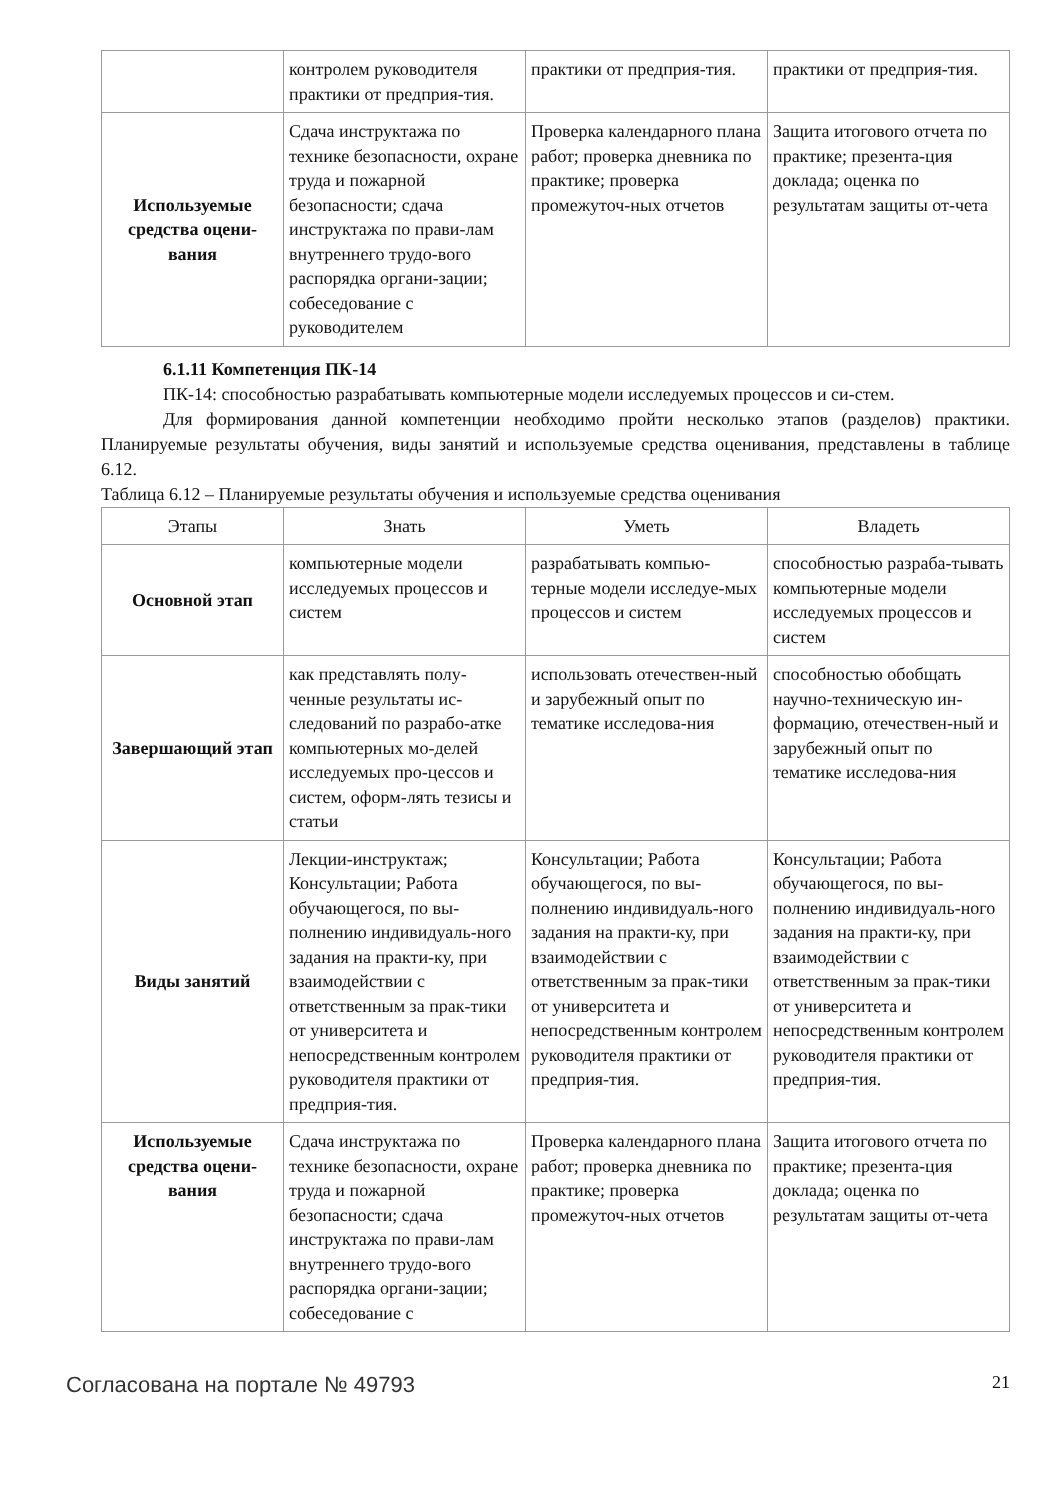| | контролем руководителя практики от предприя-тия. | практики от предприя-тия. | практики от предприя-тия. |
| Используемые средства оцени-вания | Сдача инструктажа по технике безопасности, охране труда и пожарной безопасности; сдача инструктажа по прави-лам внутреннего трудо-вого распорядка органи-зации; собеседование с руководителем | Проверка календарного плана работ; проверка дневника по практике; проверка промежуточ-ных отчетов | Защита итогового отчета по практике; презента-ция доклада; оценка по результатам защиты от-чета |
6.1.11 Компетенция ПК-14
ПК-14: способностью разрабатывать компьютерные модели исследуемых процессов и си-стем.
Для формирования данной компетенции необходимо пройти несколько этапов (разделов) практики. Планируемые результаты обучения, виды занятий и используемые средства оценивания, представлены в таблице 6.12.
Таблица 6.12 – Планируемые результаты обучения и используемые средства оценивания
| Этапы | Знать | Уметь | Владеть |
| --- | --- | --- | --- |
| Основной этап | компьютерные модели исследуемых процессов и систем | разрабатывать компью-терные модели исследуе-мых процессов и систем | способностью разраба-тывать компьютерные модели исследуемых процессов и систем |
| Завершающий этап | как представлять полу-ченные результаты ис-следований по разрабо-атке компьютерных мо-делей исследуемых про-цессов и систем, оформ-лять тезисы и статьи | использовать отечествен-ный и зарубежный опыт по тематике исследова-ния | способностью обобщать научно-техническую ин-формацию, отечествен-ный и зарубежный опыт по тематике исследова-ния |
| Виды занятий | Лекции-инструктаж; Консультации; Работа обучающегося, по вы-полнению индивидуаль-ного задания на практи-ку, при взаимодействии с ответственным за прак-тики от университета и непосредственным контролем руководителя практики от предприя-тия. | Консультации; Работа обучающегося, по вы-полнению индивидуаль-ного задания на практи-ку, при взаимодействии с ответственным за прак-тики от университета и непосредственным контролем руководителя практики от предприя-тия. | Консультации; Работа обучающегося, по вы-полнению индивидуаль-ного задания на практи-ку, при взаимодействии с ответственным за прак-тики от университета и непосредственным контролем руководителя практики от предприя-тия. |
| Используемые средства оцени-вания | Сдача инструктажа по технике безопасности, охране труда и пожарной безопасности; сдача инструктажа по прави-лам внутреннего трудо-вого распорядка органи-зации; собеседование с | Проверка календарного плана работ; проверка дневника по практике; проверка промежуточ-ных отчетов | Защита итогового отчета по практике; презента-ция доклада; оценка по результатам защиты от-чета |
Согласована на портале № 49793 21